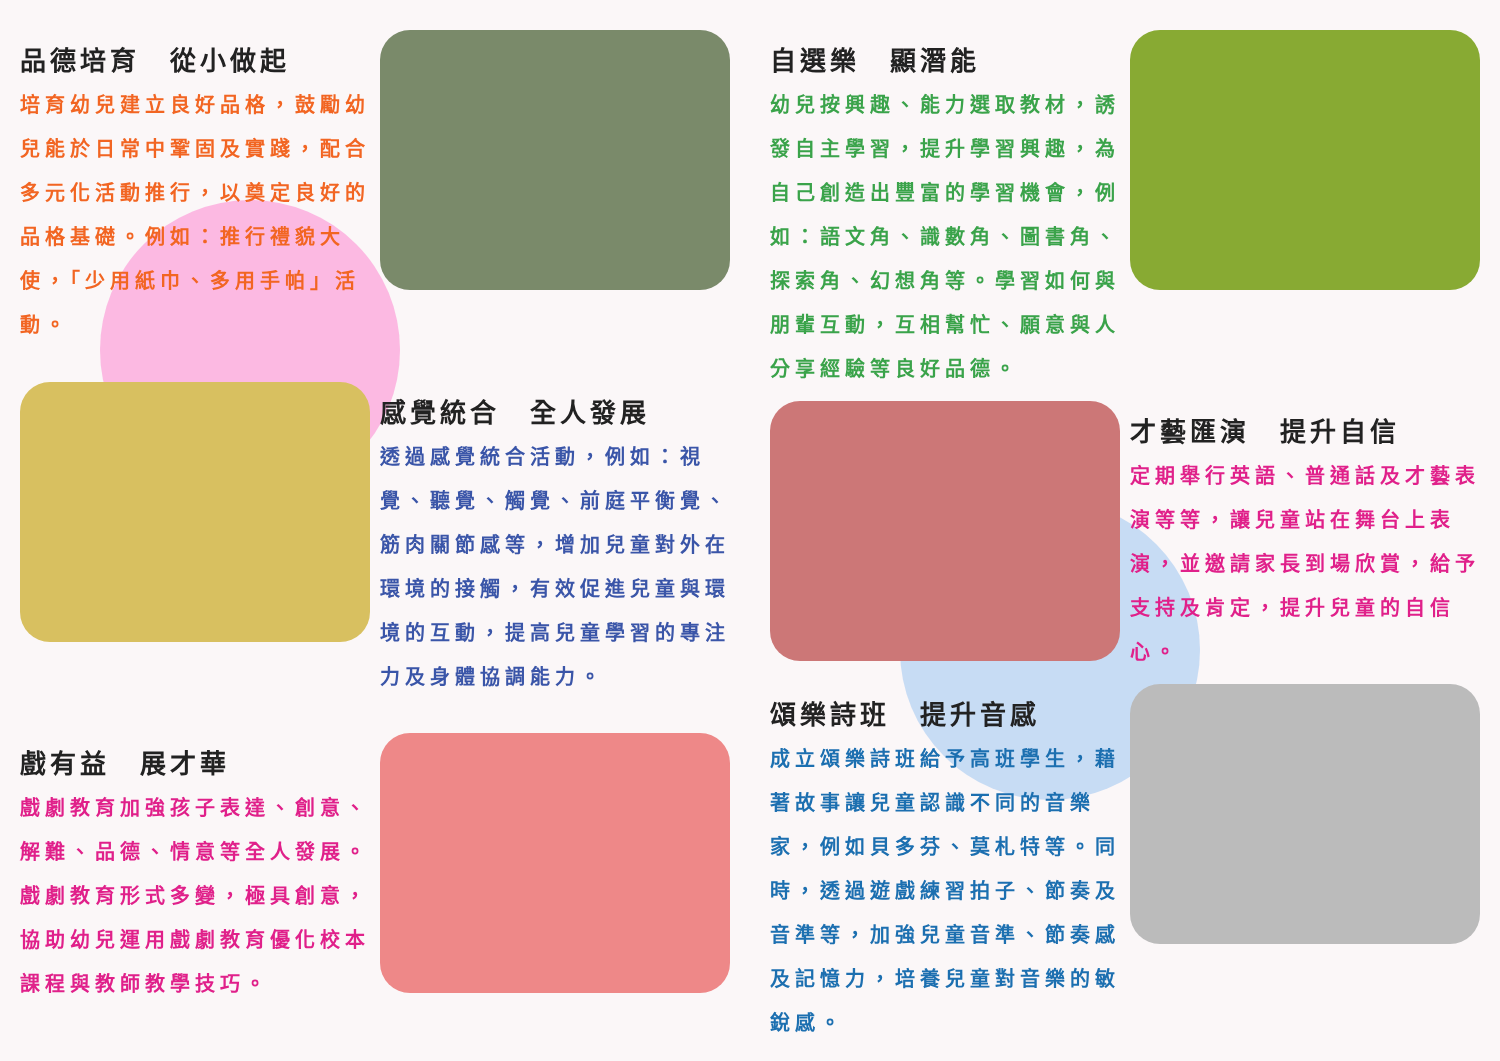品德培育　從小做起
培育幼兒建立良好品格，鼓勵幼兒能於日常中鞏固及實踐，配合多元化活動推行，以奠定良好的品格基礎。例如：推行禮貌大使，「少用紙巾、多用手帕」活動。
感覺統合　全人發展
透過感覺統合活動，例如：視覺、聽覺、觸覺、前庭平衡覺、筋肉關節感等，增加兒童對外在環境的接觸，有效促進兒童與環境的互動，提高兒童學習的專注力及身體協調能力。
戲有益　展才華
戲劇教育加強孩子表達、創意、解難、品德、情意等全人發展。戲劇教育形式多變，極具創意，協助幼兒運用戲劇教育優化校本課程與教師教學技巧。
自選樂　顯潛能
幼兒按興趣、能力選取教材，誘發自主學習，提升學習興趣，為自己創造出豐富的學習機會，例如：語文角、識數角、圖書角、探索角、幻想角等。學習如何與朋輩互動，互相幫忙、願意與人分享經驗等良好品德。
才藝匯演　提升自信
定期舉行英語、普通話及才藝表演等等，讓兒童站在舞台上表演，並邀請家長到場欣賞，給予支持及肯定，提升兒童的自信心。
頌樂詩班　提升音感
成立頌樂詩班給予高班學生，藉著故事讓兒童認識不同的音樂家，例如貝多芬、莫札特等。同時，透過遊戲練習拍子、節奏及音準等，加強兒童音準、節奏感及記憶力，培養兒童對音樂的敏銳感。